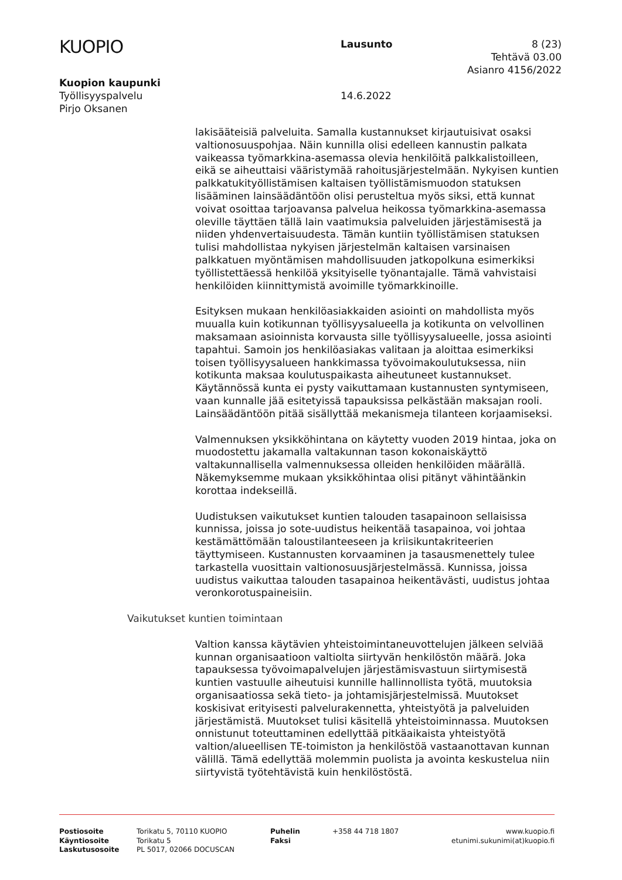KUOPIO
Lausunto 8 (23)
Tehtävä 03.00
Asianro 4156/2022
Kuopion kaupunki
Työllisyyspalvelu
Pirjo Oksanen
14.6.2022
lakisääteisiä palveluita. Samalla kustannukset kirjautuisivat osaksi valtionosuuspohjaa. Näin kunnilla olisi edelleen kannustin palkata vaikeassa työmarkkina-asemassa olevia henkilöitä palkkalistoilleen, eikä se aiheuttaisi vääristymää rahoitusjärjestelmään. Nykyisen kuntien palkkatukityöllistämisen kaltaisen työllistämismuodon statuksen lisääminen lainsäädäntöön olisi perusteltua myös siksi, että kunnat voivat osoittaa tarjoavansa palvelua heikossa työmarkkina-asemassa oleville täyttäen tällä lain vaatimuksia palveluiden järjestämisestä ja niiden yhdenvertaisuudesta. Tämän kuntiin työllistämisen statuksen tulisi mahdollistaa nykyisen järjestelmän kaltaisen varsinaisen palkkatuen myöntämisen mahdollisuuden jatkopolkuna esimerkiksi työllistettäessä henkilöä yksityiselle työnantajalle. Tämä vahvistaisi henkilöiden kiinnittymistä avoimille työmarkkinoille.
Esityksen mukaan henkilöasiakkaiden asiointi on mahdollista myös muualla kuin kotikunnan työllisyysalueella ja kotikunta on velvollinen maksamaan asioinnista korvausta sille työllisyysalueelle, jossa asiointi tapahtui. Samoin jos henkilöasiakas valitaan ja aloittaa esimerkiksi toisen työllisyysalueen hankkimassa työvoimakoulutuksessa, niin kotikunta maksaa koulutuspaikasta aiheutuneet kustannukset. Käytännössä kunta ei pysty vaikuttamaan kustannusten syntymiseen, vaan kunnalle jää esitetyissä tapauksissa pelkästään maksajan rooli. Lainsäädäntöön pitää sisällyttää mekanismeja tilanteen korjaamiseksi.
Valmennuksen yksikköhintana on käytetty vuoden 2019 hintaa, joka on muodostettu jakamalla valtakunnan tason kokonaiskäyttö valtakunnallisella valmennuksessa olleiden henkilöiden määrällä. Näkemyksemme mukaan yksikköhintaa olisi pitänyt vähintäänkin korottaa indekseillä.
Uudistuksen vaikutukset kuntien talouden tasapainoon sellaisissa kunnissa, joissa jo sote-uudistus heikentää tasapainoa, voi johtaa kestämättömään taloustilanteeseen ja kriisikuntakriteerien täyttymiseen. Kustannusten korvaaminen ja tasausmenettely tulee tarkastella vuosittain valtionosuusjärjestelmässä. Kunnissa, joissa uudistus vaikuttaa talouden tasapainoa heikentävästi, uudistus johtaa veronkorotuspaineisiin.
Vaikutukset kuntien toimintaan
Valtion kanssa käytävien yhteistoimintaneuvottelujen jälkeen selviää kunnan organisaatioon valtiolta siirtyvän henkilöstön määrä. Joka tapauksessa työvoimapalvelujen järjestämisvastuun siirtymisestä kuntien vastuulle aiheutuisi kunnille hallinnollista työtä, muutoksia organisaatiossa sekä tieto- ja johtamisjärjestelmissä. Muutokset koskisivat erityisesti palvelurakennetta, yhteistyötä ja palveluiden järjestämistä. Muutokset tulisi käsitellä yhteistoiminnassa. Muutoksen onnistunut toteuttaminen edellyttää pitkäaikaista yhteistyötä valtion/alueellisen TE-toimiston ja henkilöstöä vastaanottavan kunnan välillä. Tämä edellyttää molemmin puolista ja avointa keskustelua niin siirtyvistä työtehtävistä kuin henkilöstöstä.
Postiosoite
Käyntiosoite
Laskutusosoite
Torikatu 5, 70110 KUOPIO
Torikatu 5
PL 5017, 02066 DOCUSCAN
Puhelin
Faksi
+358 44 718 1807 www.kuopio.fi
etunimi.sukunimi(at)kuopio.fi